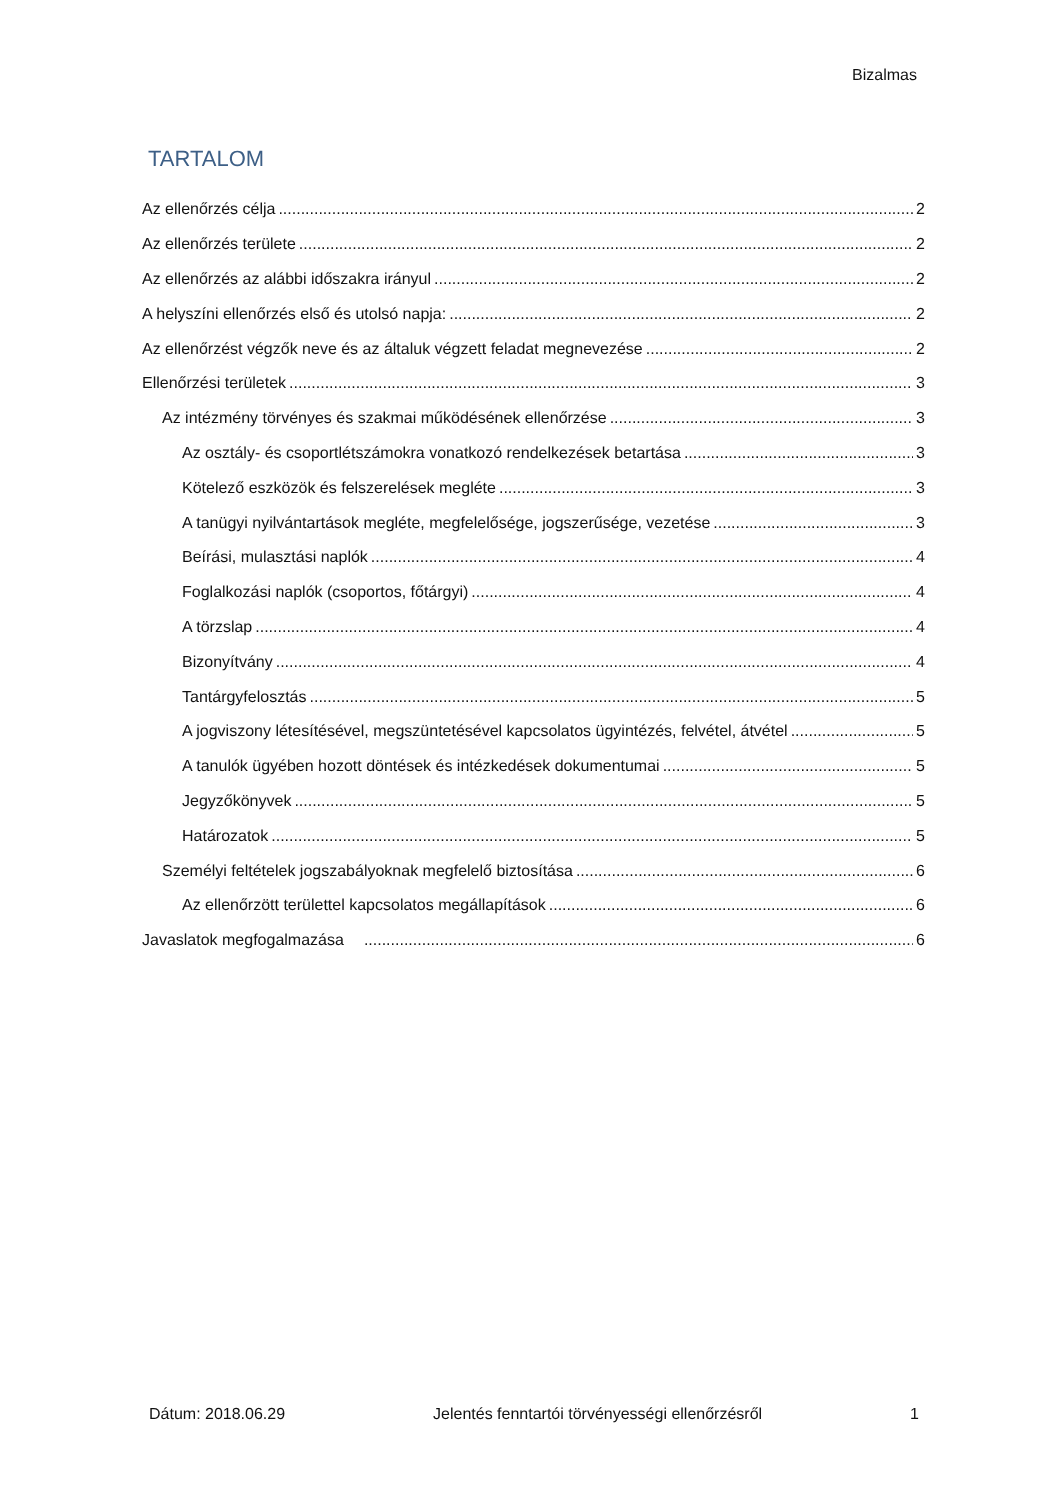Bizalmas
TARTALOM
Az ellenőrzés célja 2
Az ellenőrzés területe 2
Az ellenőrzés az alábbi időszakra irányul 2
A helyszíni ellenőrzés első és utolsó napja: 2
Az ellenőrzést végzők neve és az általuk végzett feladat megnevezése 2
Ellenőrzési területek 3
Az intézmény törvényes és szakmai működésének ellenőrzése 3
Az osztály- és csoportlétszámokra vonatkozó rendelkezések betartása 3
Kötelező eszközök és felszerelések megléte 3
A tanügyi nyilvántartások megléte, megfelelősége, jogszerűsége, vezetése 3
Beírási, mulasztási naplók 4
Foglalkozási naplók (csoportos, főtárgyi) 4
A törzslap 4
Bizonyítvány 4
Tantárgyfelosztás 5
A jogviszony létesítésével, megszüntetésével kapcsolatos ügyintézés, felvétel, átvétel 5
A tanulók ügyében hozott döntések és intézkedések dokumentumai 5
Jegyzőkönyvek 5
Határozatok 5
Személyi feltételek jogszabályoknak megfelelő biztosítása 6
Az ellenőrzött területtel kapcsolatos megállapítások 6
Javaslatok megfogalmazása 6
Dátum: 2018.06.29 Jelentés fenntartói törvényességi ellenőrzésről 1